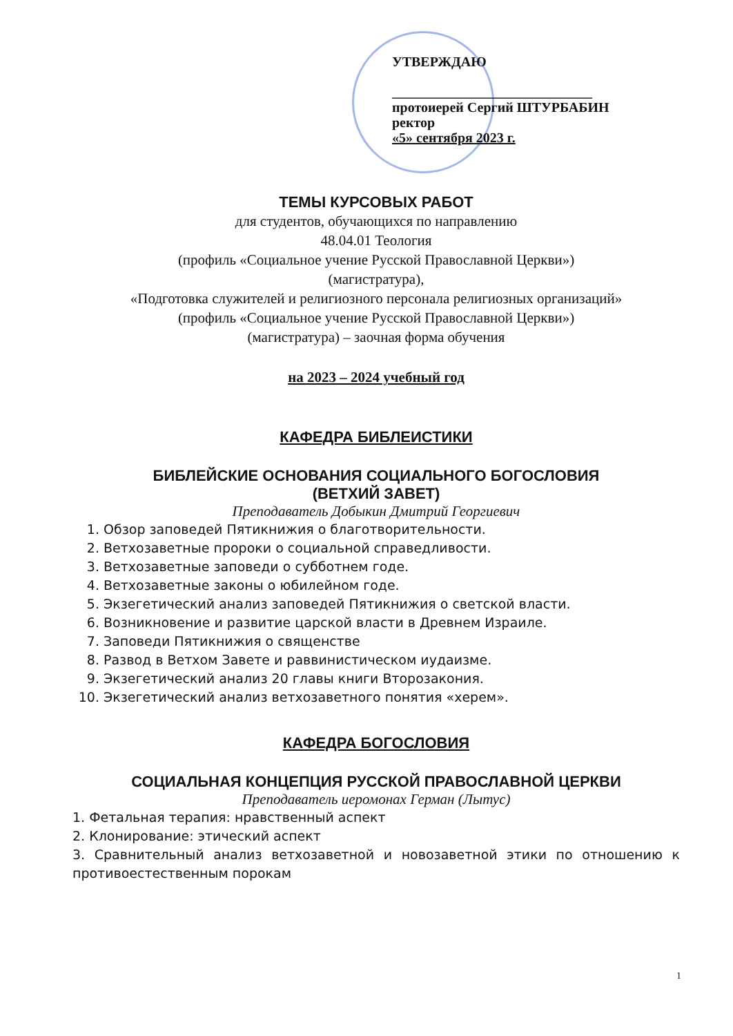УТВЕРЖДАЮ
_____________________________
протоиерей Сергий ШТУРБАБИН
ректор
«5» сентября 2023 г.
ТЕМЫ КУРСОВЫХ РАБОТ
для студентов, обучающихся по направлению
48.04.01 Теология
(профиль «Социальное учение Русской Православной Церкви»)
(магистратура),
«Подготовка служителей и религиозного персонала религиозных организаций»
(профиль «Социальное учение Русской Православной Церкви»)
(магистратура) – заочная форма обучения
на 2023 – 2024 учебный год
КАФЕДРА БИБЛЕИСТИКИ
БИБЛЕЙСКИЕ ОСНОВАНИЯ СОЦИАЛЬНОГО БОГОСЛОВИЯ
(ВЕТХИЙ ЗАВЕТ)
Преподаватель Добыкин Дмитрий Георгиевич
1. Обзор заповедей Пятикнижия о благотворительности.
2. Ветхозаветные пророки о социальной справедливости.
3. Ветхозаветные заповеди о субботнем годе.
4. Ветхозаветные законы о юбилейном годе.
5. Экзегетический анализ заповедей Пятикнижия о светской власти.
6. Возникновение и развитие царской власти в Древнем Израиле.
7. Заповеди Пятикнижия о священстве
8. Развод в Ветхом Завете и раввинистическом иудаизме.
9. Экзегетический анализ 20 главы книги Второзакония.
10. Экзегетический анализ ветхозаветного понятия «херем».
КАФЕДРА БОГОСЛОВИЯ
СОЦИАЛЬНАЯ КОНЦЕПЦИЯ РУССКОЙ ПРАВОСЛАВНОЙ ЦЕРКВИ
Преподаватель иеромонах Герман (Лытус)
1. Фетальная терапия: нравственный аспект
2. Клонирование: этический аспект
3. Сравнительный анализ ветхозаветной и новозаветной этики по отношению к противоестественным порокам
1